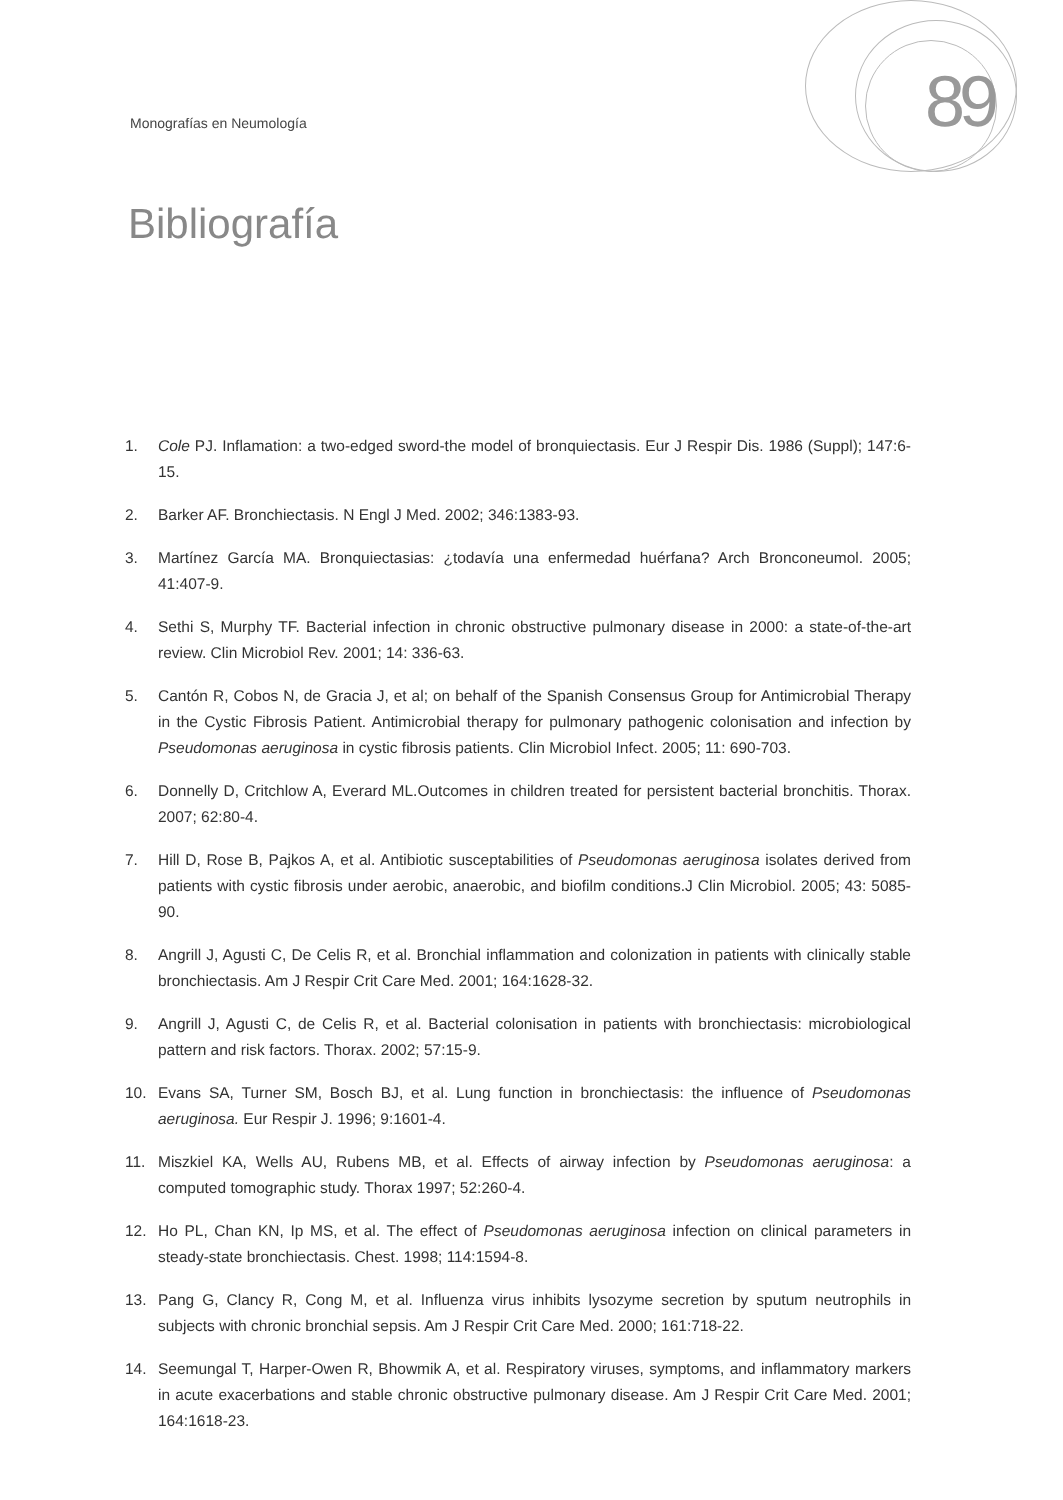Monografías en Neumología 89
Bibliografía
1. Cole PJ. Inflamation: a two-edged sword-the model of bronquiectasis. Eur J Respir Dis. 1986 (Suppl); 147:6-15.
2. Barker AF. Bronchiectasis. N Engl J Med. 2002; 346:1383-93.
3. Martínez García MA. Bronquiectasias: ¿todavía una enfermedad huérfana? Arch Bronconeumol. 2005; 41:407-9.
4. Sethi S, Murphy TF. Bacterial infection in chronic obstructive pulmonary disease in 2000: a state-of-the-art review. Clin Microbiol Rev. 2001; 14: 336-63.
5. Cantón R, Cobos N, de Gracia J, et al; on behalf of the Spanish Consensus Group for Antimicrobial Therapy in the Cystic Fibrosis Patient. Antimicrobial therapy for pulmonary pathogenic colonisation and infection by Pseudomonas aeruginosa in cystic fibrosis patients. Clin Microbiol Infect. 2005; 11: 690-703.
6. Donnelly D, Critchlow A, Everard ML.Outcomes in children treated for persistent bacterial bronchitis. Thorax. 2007; 62:80-4.
7. Hill D, Rose B, Pajkos A, et al. Antibiotic susceptabilities of Pseudomonas aeruginosa isolates derived from patients with cystic fibrosis under aerobic, anaerobic, and biofilm conditions.J Clin Microbiol. 2005; 43: 5085-90.
8. Angrill J, Agusti C, De Celis R, et al. Bronchial inflammation and colonization in patients with clinically stable bronchiectasis. Am J Respir Crit Care Med. 2001; 164:1628-32.
9. Angrill J, Agusti C, de Celis R, et al. Bacterial colonisation in patients with bronchiectasis: microbiological pattern and risk factors. Thorax. 2002; 57:15-9.
10. Evans SA, Turner SM, Bosch BJ, et al. Lung function in bronchiectasis: the influence of Pseudomonas aeruginosa. Eur Respir J. 1996; 9:1601-4.
11. Miszkiel KA, Wells AU, Rubens MB, et al. Effects of airway infection by Pseudomonas aeruginosa: a computed tomographic study. Thorax 1997; 52:260-4.
12. Ho PL, Chan KN, Ip MS, et al. The effect of Pseudomonas aeruginosa infection on clinical parameters in steady-state bronchiectasis. Chest. 1998; 114:1594-8.
13. Pang G, Clancy R, Cong M, et al. Influenza virus inhibits lysozyme secretion by sputum neutrophils in subjects with chronic bronchial sepsis. Am J Respir Crit Care Med. 2000; 161:718-22.
14. Seemungal T, Harper-Owen R, Bhowmik A, et al. Respiratory viruses, symptoms, and inflammatory markers in acute exacerbations and stable chronic obstructive pulmonary disease. Am J Respir Crit Care Med. 2001; 164:1618-23.